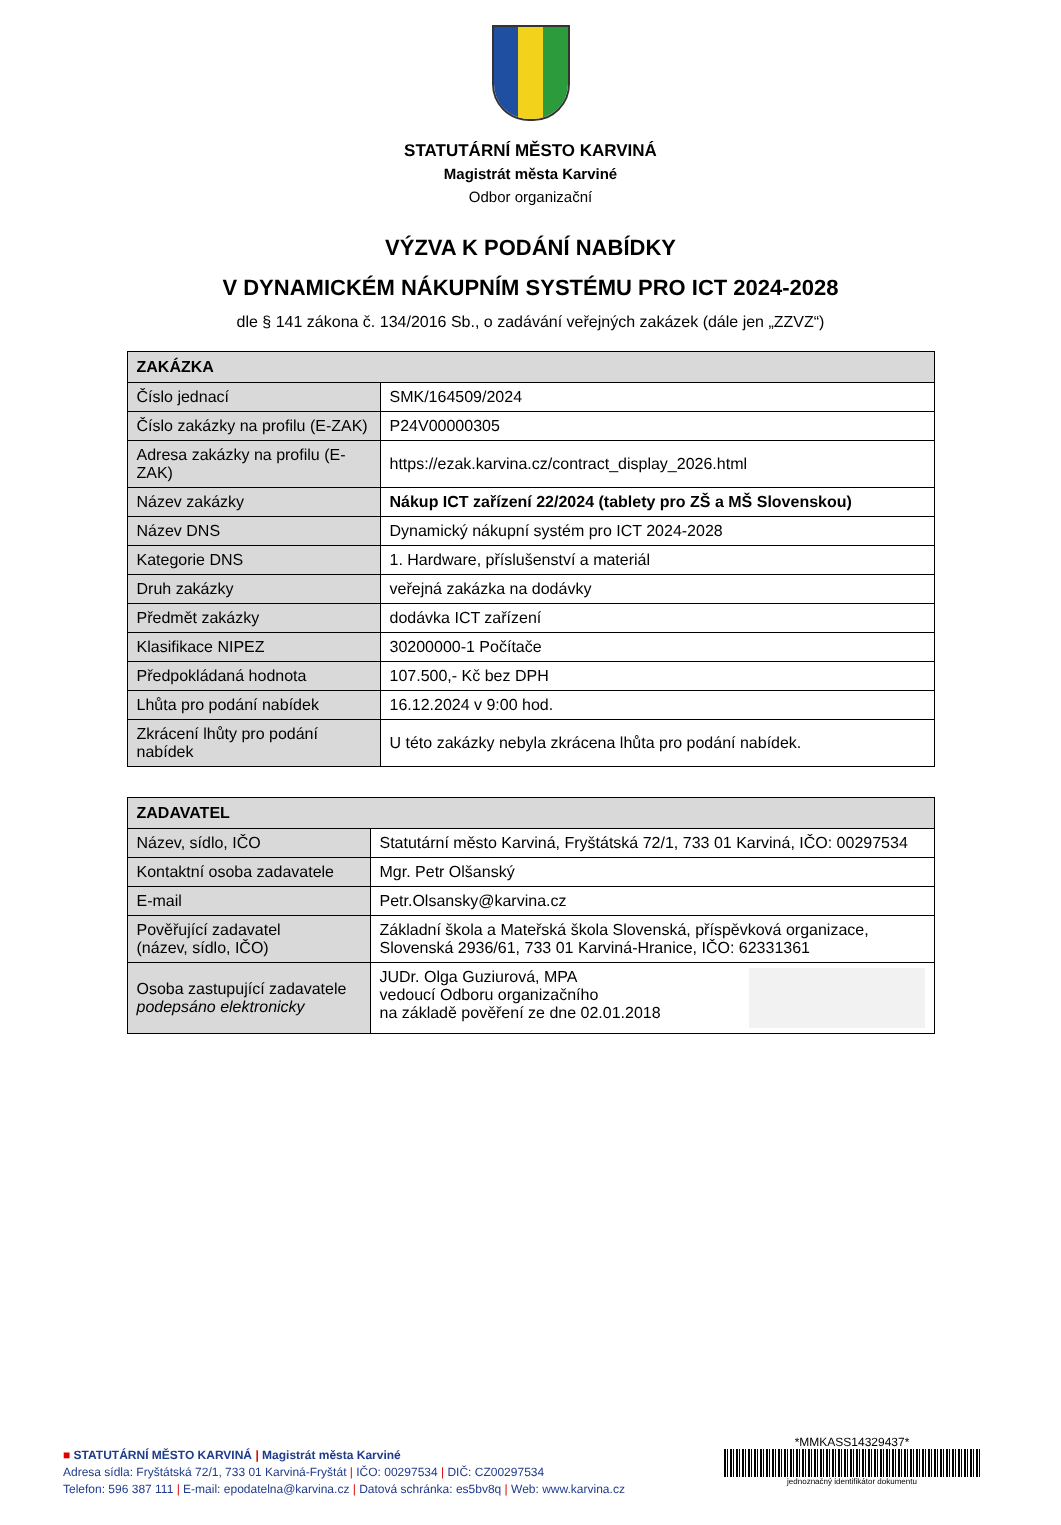STATUTÁRNÍ MĚSTO KARVINÁ
Magistrát města Karviné
Odbor organizační
VÝZVA K PODÁNÍ NABÍDKY
V DYNAMICKÉM NÁKUPNÍM SYSTÉMU PRO ICT 2024-2028
dle § 141 zákona č. 134/2016 Sb., o zadávání veřejných zakázek (dále jen „ZZVZ“)
| ZAKÁZKA | |
| --- | --- |
| Číslo jednací | SMK/164509/2024 |
| Číslo zakázky na profilu (E-ZAK) | P24V00000305 |
| Adresa zakázky na profilu (E-ZAK) | https://ezak.karvina.cz/contract_display_2026.html |
| Název zakázky | Nákup ICT zařízení 22/2024 (tablety pro ZŠ a MŠ Slovenskou) |
| Název DNS | Dynamický nákupní systém pro ICT 2024-2028 |
| Kategorie DNS | 1. Hardware, příslušenství a materiál |
| Druh zakázky | veřejná zakázka na dodávky |
| Předmět zakázky | dodávka ICT zařízení |
| Klasifikace NIPEZ | 30200000-1 Počítače |
| Předpokládaná hodnota | 107.500,- Kč bez DPH |
| Lhůta pro podání nabídek | 16.12.2024 v 9:00 hod. |
| Zkrácení lhůty pro podání nabídek | U této zakázky nebyla zkrácena lhůta pro podání nabídek. |
| ZADAVATEL | |
| --- | --- |
| Název, sídlo, IČO | Statutární město Karviná, Fryštátská 72/1, 733 01 Karviná, IČO: 00297534 |
| Kontaktní osoba zadavatele | Mgr. Petr Olšanský |
| E-mail | Petr.Olsansky@karvina.cz |
| Pověřující zadavatel (název, sídlo, IČO) | Základní škola a Mateřská škola Slovenská, příspěvková organizace, Slovenská 2936/61, 733 01 Karviná-Hranice, IČO: 62331361 |
| Osoba zastupující zadavatele podepsáno elektronicky | JUDr. Olga Guziurová, MPA vedoucí Odboru organizačního na základě pověření ze dne 02.01.2018 |
■ STATUTÁRNÍ MĚSTO KARVINÁ | Magistrát města Karviné
Adresa sídla: Fryštátská 72/1, 733 01 Karviná-Fryštát | IČO: 00297534 | DIČ: CZ00297534
Telefon: 596 387 111 | E-mail: epodatelna@karvina.cz | Datová schránka: es5bv8q | Web: www.karvina.cz
*MMKASS14329437*
jednoznačný identifikátor dokumentu